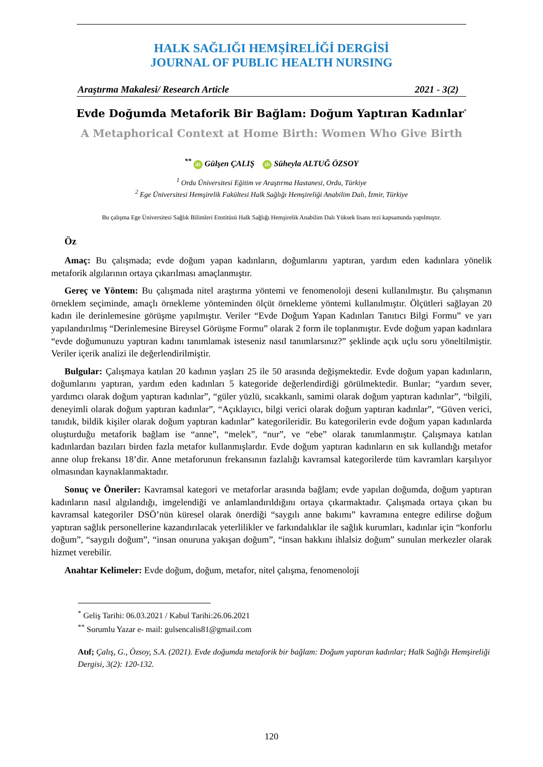HALK SAĞLIĞI HEMŞİRELİĞİ DERGİSİ
JOURNAL OF PUBLIC HEALTH NURSING
Araştırma Makalesi/ Research Article 2021 - 3(2)
Evde Doğumda Metaforik Bir Bağlam: Doğum Yaptıran Kadınlar<sup>*</sup>
A Metaphorical Context at Home Birth: Women Who Give Birth
<sup>**</sup> iD Gülşen ÇALIŞ iD Süheyla ALTUĞ ÖZSOY
<sup>1</sup> Ordu Üniversitesi Eğitim ve Araştırma Hastanesi, Ordu, Türkiye
<sup>2</sup> Ege Üniversitesi Hemşirelik Fakültesi Halk Sağlığı Hemşireliği Anabilim Dalı, İzmir, Türkiye
Bu çalışma Ege Üniversitesi Sağlık Bilimleri Enstitüsü Halk Sağlığı Hemşirelik Anabilim Dalı Yüksek lisans tezi kapsamında yapılmıştır.
Öz
Amaç: Bu çalışmada; evde doğum yapan kadınların, doğumlarını yaptıran, yardım eden kadınlara yönelik metaforik algılarının ortaya çıkarılması amaçlanmıştır.
Gereç ve Yöntem: Bu çalışmada nitel araştırma yöntemi ve fenomenoloji deseni kullanılmıştır. Bu çalışmanın örneklem seçiminde, amaçlı örnekleme yönteminden ölçüt örnekleme yöntemi kullanılmıştır. Ölçütleri sağlayan 20 kadın ile derinlemesine görüşme yapılmıştır. Veriler “Evde Doğum Yapan Kadınları Tanıtıcı Bilgi Formu” ve yarı yapılandırılmış “Derinlemesine Bireysel Görüşme Formu” olarak 2 form ile toplanmıştır. Evde doğum yapan kadınlara “evde doğumunuzu yaptıran kadını tanımlamak isteseniz nasıl tanımlarsınız?” şeklinde açık uçlu soru yöneltilmiştir. Veriler içerik analizi ile değerlendirilmiştir.
Bulgular: Çalışmaya katılan 20 kadının yaşları 25 ile 50 arasında değişmektedir. Evde doğum yapan kadınların, doğumlarını yaptıran, yardım eden kadınları 5 kategoride değerlendirdiği görülmektedir. Bunlar; “yardım sever, yardımcı olarak doğum yaptıran kadınlar”, “güler yüzlü, sıcakkanlı, samimi olarak doğum yaptıran kadınlar”, “bilgili, deneyimli olarak doğum yaptıran kadınlar”, “Açıklayıcı, bilgi verici olarak doğum yaptıran kadınlar”, “Güven verici, tanıdık, bildik kişiler olarak doğum yaptıran kadınlar” kategorileridir. Bu kategorilerin evde doğum yapan kadınlarda oluşturduğu metaforik bağlam ise “anne”, “melek”, “nur”, ve “ebe” olarak tanımlanmıştır. Çalışmaya katılan kadınlardan bazıları birden fazla metafor kullanmışlardır. Evde doğum yaptıran kadınların en sık kullandığı metafor anne olup frekansı 18’dir. Anne metaforunun frekansının fazlalığı kavramsal kategorilerde tüm kavramları karşılıyor olmasından kaynaklanmaktadır.
Sonuç ve Öneriler: Kavramsal kategori ve metaforlar arasında bağlam; evde yapılan doğumda, doğum yaptıran kadınların nasıl algılandığı, imgelendiği ve anlamlandırıldığını ortaya çıkarmaktadır. Çalışmada ortaya çıkan bu kavramsal kategoriler DSÖ’nün küresel olarak önerdiği “saygılı anne bakımı” kavramına entegre edilirse doğum yaptıran sağlık personellerine kazandırılacak yeterlilikler ve farkındalıklar ile sağlık kurumları, kadınlar için “konforlu doğum”, “saygılı doğum”, “insan onuruna yakışan doğum”, “insan hakkını ihlalsiz doğum” sunulan merkezler olarak hizmet verebilir.
Anahtar Kelimeler: Evde doğum, doğum, metafor, nitel çalışma, fenomenoloji
<sup>*</sup> Geliş Tarihi: 06.03.2021 / Kabul Tarihi:26.06.2021
<sup>**</sup> Sorumlu Yazar e- mail: gulsencalis81@gmail.com
Atıf; Çalış, G., Özsoy, S.A. (2021). Evde doğumda metaforik bir bağlam: Doğum yaptıran kadınlar; Halk Sağlığı Hemşireliği Dergisi, 3(2): 120-132.
120